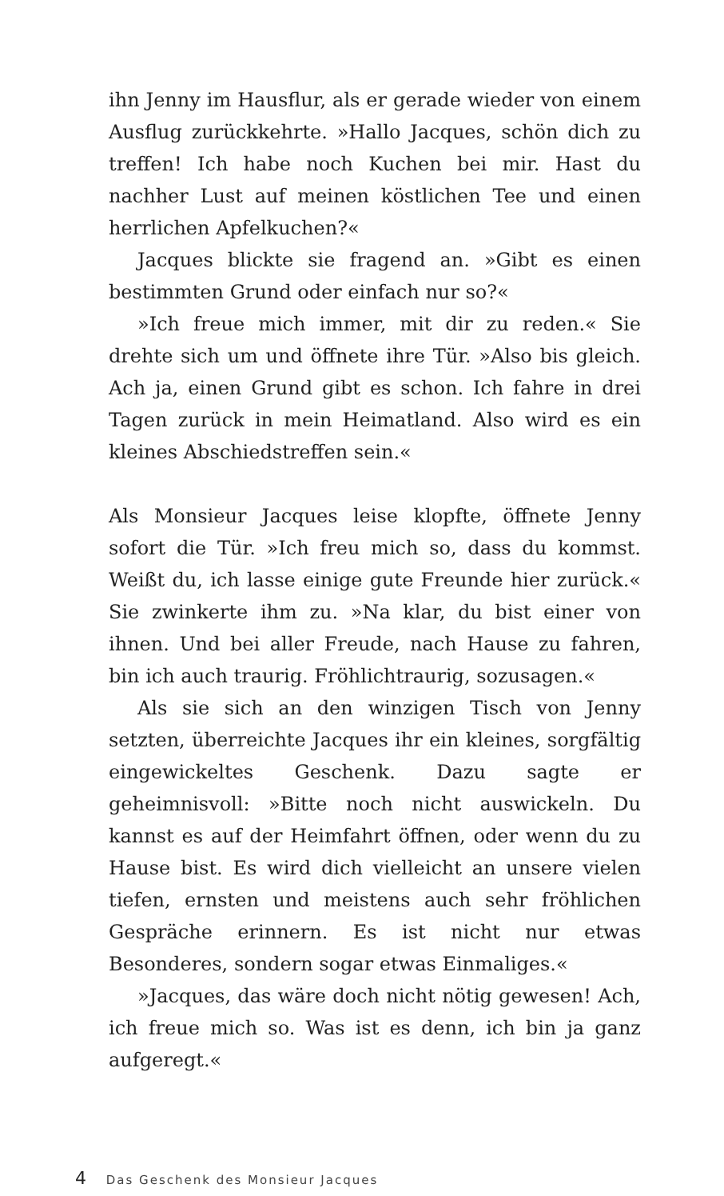ihn Jenny im Hausflur, als er gerade wieder von einem Ausflug zurückkehrte. »Hallo Jacques, schön dich zu treffen! Ich habe noch Kuchen bei mir. Hast du nachher Lust auf meinen köstlichen Tee und einen herrlichen Apfelkuchen?«
Jacques blickte sie fragend an. »Gibt es einen bestimmten Grund oder einfach nur so?«
»Ich freue mich immer, mit dir zu reden.« Sie drehte sich um und öffnete ihre Tür. »Also bis gleich. Ach ja, einen Grund gibt es schon. Ich fahre in drei Tagen zurück in mein Heimatland. Also wird es ein kleines Abschiedstreffen sein.«
Als Monsieur Jacques leise klopfte, öffnete Jenny sofort die Tür. »Ich freu mich so, dass du kommst. Weißt du, ich lasse einige gute Freunde hier zurück.« Sie zwinkerte ihm zu. »Na klar, du bist einer von ihnen. Und bei aller Freude, nach Hause zu fahren, bin ich auch traurig. Fröhlichtraurig, sozusagen.«
Als sie sich an den winzigen Tisch von Jenny setzten, überreichte Jacques ihr ein kleines, sorgfältig eingewickeltes Geschenk. Dazu sagte er geheimnisvoll: »Bitte noch nicht auswickeln. Du kannst es auf der Heimfahrt öffnen, oder wenn du zu Hause bist. Es wird dich vielleicht an unsere vielen tiefen, ernsten und meistens auch sehr fröhlichen Gespräche erinnern. Es ist nicht nur etwas Besonderes, sondern sogar etwas Einmaliges.«
»Jacques, das wäre doch nicht nötig gewesen! Ach, ich freue mich so. Was ist es denn, ich bin ja ganz aufgeregt.«
4 Das Geschenk des Monsieur Jacques